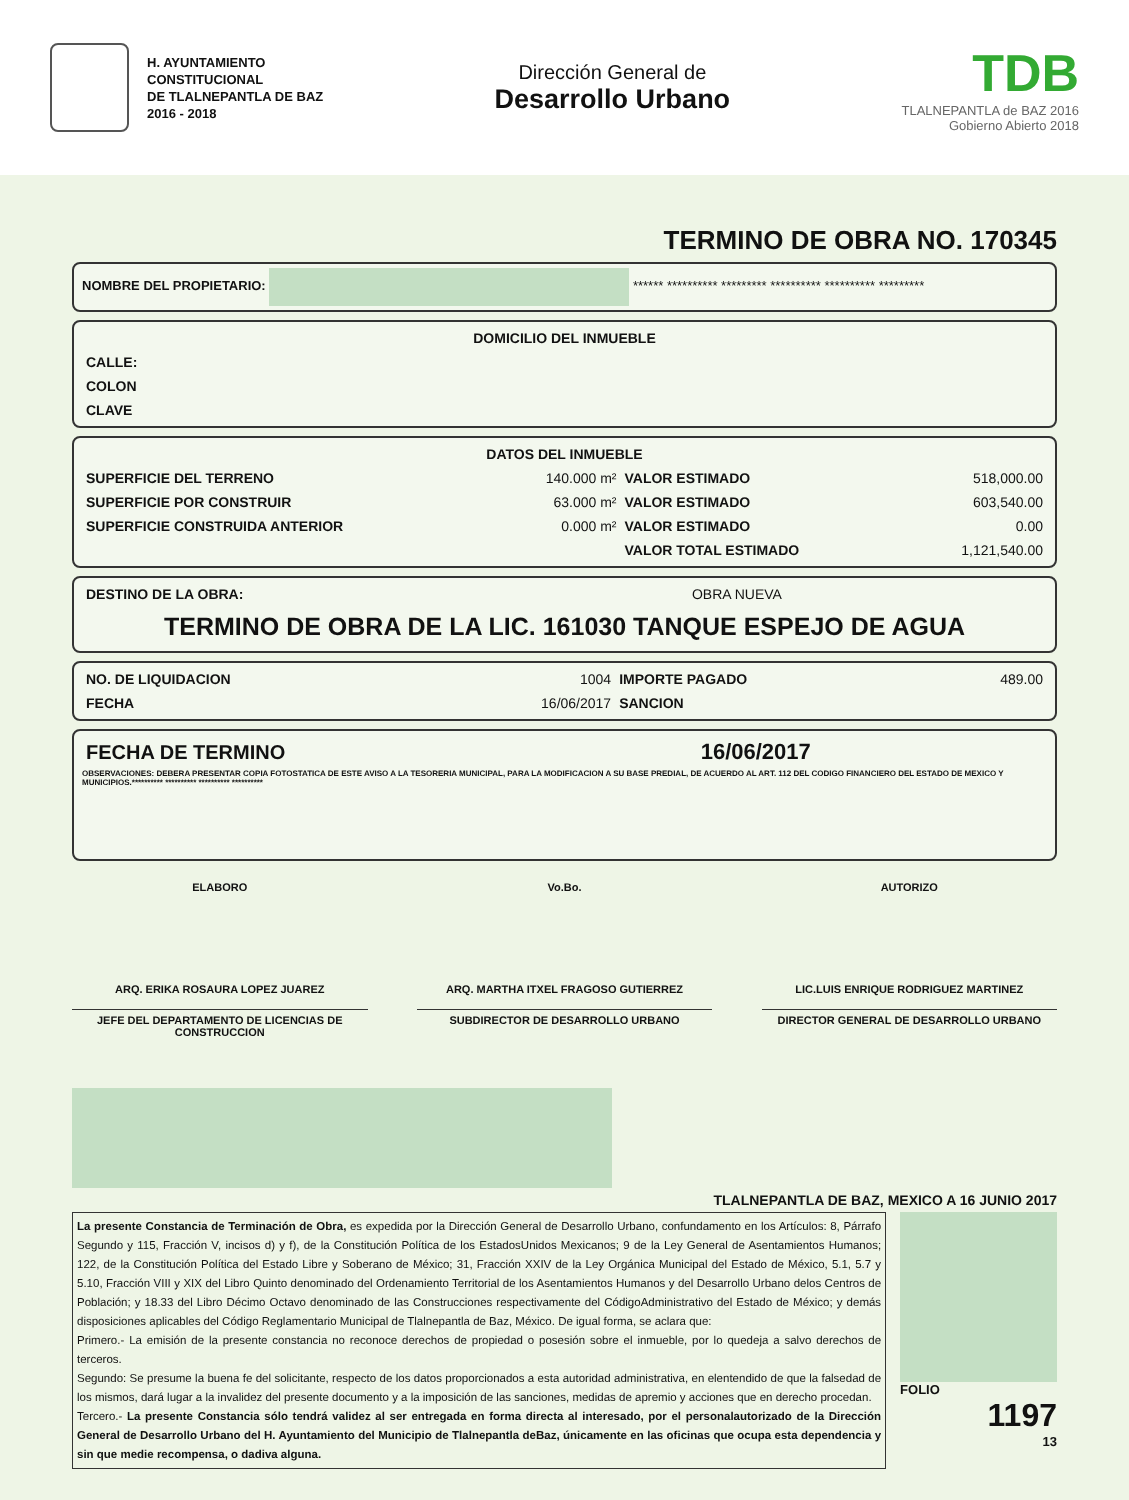H. AYUNTAMIENTO
CONSTITUCIONAL
DE TLALNEPANTLA DE BAZ
2016 - 2018
Dirección General de
Desarrollo Urbano
TDB
TLALNEPANTLA de BAZ 2016
Gobierno Abierto 2018
TERMINO DE OBRA NO. 170345
NOMBRE DEL PROPIETARIO: ****** ********** ********* ********** ********** *********
| DOMICILIO DEL INMUEBLE |
| --- |
| CALLE: |
| COLON |
| CLAVE |
| DATOS DEL INMUEBLE | | | |
| --- | --- | --- | --- |
| SUPERFICIE DEL TERRENO | 140.000 m² | VALOR ESTIMADO | 518,000.00 |
| SUPERFICIE POR CONSTRUIR | 63.000 m² | VALOR ESTIMADO | 603,540.00 |
| SUPERFICIE CONSTRUIDA ANTERIOR | 0.000 m² | VALOR ESTIMADO | 0.00 |
| | | VALOR TOTAL ESTIMADO | 1,121,540.00 |
| DESTINO DE LA OBRA: | OBRA NUEVA |
TERMINO DE OBRA DE LA LIC. 161030 TANQUE ESPEJO DE AGUA
| NO. DE LIQUIDACION | 1004 | IMPORTE PAGADO | 489.00 |
| FECHA | 16/06/2017 | SANCION | |
| FECHA DE TERMINO | 16/06/2017 |
OBSERVACIONES: DEBERA PRESENTAR COPIA FOTOSTATICA DE ESTE AVISO A LA TESORERIA MUNICIPAL, PARA LA MODIFICACION A SU BASE PREDIAL, DE ACUERDO AL ART. 112 DEL CODIGO FINANCIERO DEL ESTADO DE MEXICO Y MUNICIPIOS.********** ********** ********** **********
ELABORO
ARQ. ERIKA ROSAURA LOPEZ JUAREZ
JEFE DEL DEPARTAMENTO DE LICENCIAS DE CONSTRUCCION
Vo.Bo.
ARQ. MARTHA ITXEL FRAGOSO GUTIERREZ
SUBDIRECTOR DE DESARROLLO URBANO
AUTORIZO
LIC.LUIS ENRIQUE RODRIGUEZ MARTINEZ
DIRECTOR GENERAL DE DESARROLLO URBANO
TLALNEPANTLA DE BAZ, MEXICO A 16 JUNIO 2017
La presente Constancia de Terminación de Obra, es expedida por la Dirección General de Desarrollo Urbano, confundamento en los Artículos: 8, Párrafo Segundo y 115, Fracción V, incisos d) y f), de la Constitución Política de los EstadosUnidos Mexicanos; 9 de la Ley General de Asentamientos Humanos; 122, de la Constitución Política del Estado Libre y Soberano de México; 31, Fracción XXIV de la Ley Orgánica Municipal del Estado de México, 5.1, 5.7 y 5.10, Fracción VIII y XIX del Libro Quinto denominado del Ordenamiento Territorial de los Asentamientos Humanos y del Desarrollo Urbano delos Centros de Población; y 18.33 del Libro Décimo Octavo denominado de las Construcciones respectivamente del CódigoAdministrativo del Estado de México; y demás disposiciones aplicables del Código Reglamentario Municipal de Tlalnepantla de Baz, México. De igual forma, se aclara que:
Primero.- La emisión de la presente constancia no reconoce derechos de propiedad o posesión sobre el inmueble, por lo quedeja a salvo derechos de terceros.
Segundo: Se presume la buena fe del solicitante, respecto de los datos proporcionados a esta autoridad administrativa, en elentendido de que la falsedad de los mismos, dará lugar a la invalidez del presente documento y a la imposición de las sanciones, medidas de apremio y acciones que en derecho procedan.
Tercero.- La presente Constancia sólo tendrá validez al ser entregada en forma directa al interesado, por el personalautorizado de la Dirección General de Desarrollo Urbano del H. Ayuntamiento del Municipio de Tlalnepantla deBaz, únicamente en las oficinas que ocupa esta dependencia y sin que medie recompensa, o dadiva alguna.
FOLIO
1197
13